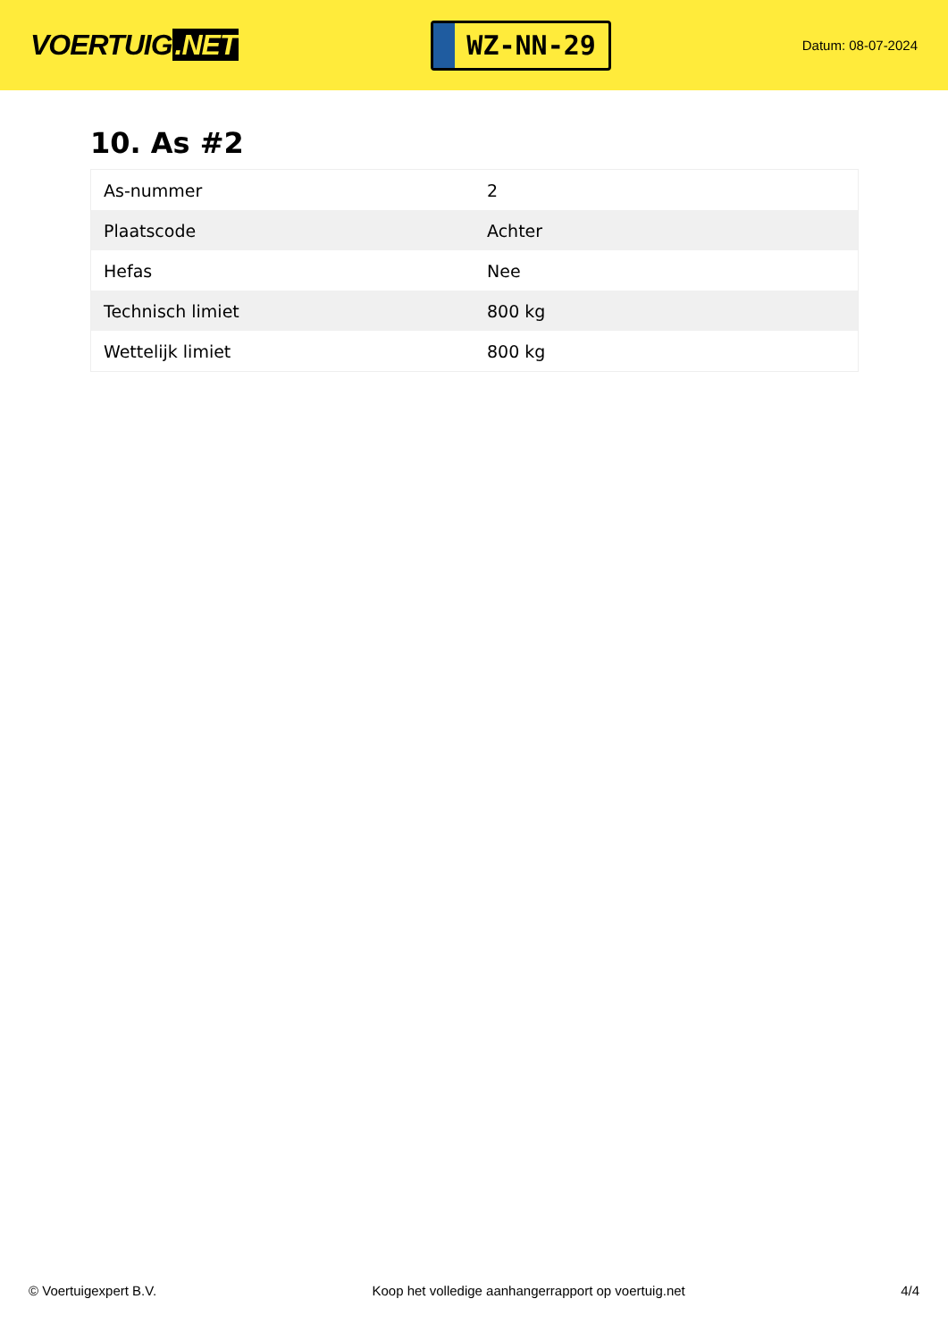VOERTUIG.NET
WZ-NN-29
Datum: 08-07-2024
10. As #2
| As-nummer | 2 |
| Plaatscode | Achter |
| Hefas | Nee |
| Technisch limiet | 800 kg |
| Wettelijk limiet | 800 kg |
© Voertuigexpert B.V. Koop het volledige aanhangerrapport op voertuig.net 4/4